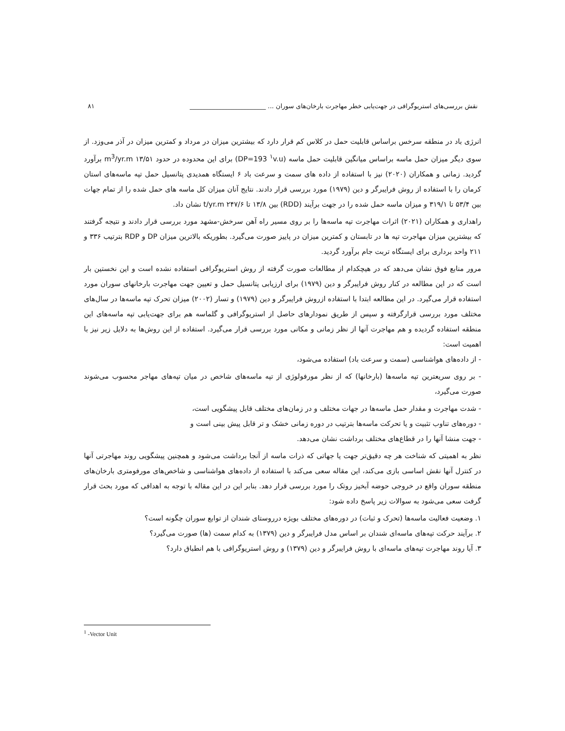نقش بررسی‌های استریوگرافی در جهت‌یابی خطر مهاجرت بارخان‌های سوران ... ________________________ ۸۱
انرژی باد در منطقه سرخس براساس قابلیت حمل در کلاس کم قرار دارد که بیشترین میزان در مرداد و کمترین میزان در آذر می‌وزد. از سوی دیگر میزان حمل ماسه براساس میانگین قابلیت حمل ماسه (DP=193 <sup>۱</sup>v.u) برای این محدوده در حدود ۱۳/۵۱ m<sup>3</sup>/yr.m برآورد گردید. زمانی و همکاران (۲۰۲۰) نیز با استفاده از داده های سمت و سرعت باد ۶ ایستگاه همدیدی پتانسیل حمل تپه ماسه‌های استان کرمان را با استفاده از روش فرایبرگر و دین (۱۹۷۹) مورد بررسی قرار دادند. نتایج آنان میزان کل ماسه های حمل شده را از تمام جهات بین ۵۳/۴ تا ۳۱۹/۱ و میزان ماسه حمل شده را در جهت برآیند (RDD) بین ۱۳/۸ تا ۲۴۷/۶ t/yr.m نشان داد.
راهداری و همکاران (۲۰۲۱) اثرات مهاجرت تپه ماسه‌ها را بر روی مسیر راه آهن سرخش-مشهد مورد بررسی قرار دادند و نتیجه گرفتند که بیشترین میزان مهاجرت تپه ها در تابستان و کمترین میزان در پاییز صورت می‌گیرد. بطوریکه بالاترین میزان DP و RDP بترتیب ۳۳۶ و ۲۱۱ واحد برداری برای ایستگاه تربت جام برآورد گردید.
مرور منابع فوق نشان می‌دهد که در هیچکدام از مطالعات صورت گرفته از روش استریوگرافی استفاده نشده است و این نخستین بار است که در این مطالعه در کنار روش فرایبرگر و دین (۱۹۷۹) برای ارزیابی پتانسیل حمل و تعیین جهت مهاجرت بارخانهای سوران مورد استفاده قرار می‌گیرد. در این مطالعه ابتدا با استفاده ازروش فرایبرگر و دین (۱۹۷۹) و تسار (۲۰۰۲) میزان تحرک تپه ماسه‌ها در سال‌های مختلف مورد بررسی قرارگرفته و سپس از طریق نمودارهای حاصل از استریوگرافی و گلماسه هم برای جهت‌یابی تپه ماسه‌های این منطقه استفاده گردیده و هم مهاجرت آنها از نظر زمانی و مکانی مورد بررسی قرار می‌گیرد. استفاده از این روش‌ها به دلایل زیر نیز با اهمیت است:
- از داده‌های هواشناسی (سمت و سرعت باد) استفاده می‌شود،
- بر روی سریعترین تپه ماسه‌ها (بارخانها) که از نظر مورفولوژی از تپه ماسه‌های شاخص در میان تپه‌های مهاجر محسوب می‌شوند صورت می‌گیرد،
- شدت مهاجرت و مقدار حمل ماسه‌ها در جهات مختلف و در زمان‌های مختلف قابل پیشگویی است،
- دوره‌های تناوب تثبیت و یا تحرکت ماسه‌ها بترتیب در دوره زمانی خشک و تر قابل پیش بینی است و
- جهت منشا آنها را در قطاع‌های مختلف برداشت نشان می‌دهد.
نظر به اهمیتی که شناخت هر چه دقیق‌تر جهت یا جهاتی که ذرات ماسه از آنجا برداشت می‌شود و همچنین پیشگویی روند مهاجرتی آنها در کنترل آنها نقش اساسی بازی می‌کند، این مقاله سعی می‌کند با استفاده از داده‌های هواشناسی و شاخص‌های مورفومتری بارخان‌های منطقه سوران واقع در خروجی حوضه آبخیز روتک را مورد بررسی قرار دهد. بنابر این در این مقاله با توجه به اهدافی که مورد بحث قرار گرفت سعی می‌شود به سوالات زیر پاسخ داده شود:
۱. وضعیت فعالیت ماسه‌ها (تحرک و ثبات) در دوره‌های مختلف بویژه درروستای شندان از توابع سوران چگونه است؟
۲. برآیند حرکت تپه‌های ماسه‌ای شندان بر اساس مدل فرایبرگر و دین (۱۳۷۹) به کدام سمت (ها) صورت می‌گیرد؟
۳. آیا روند مهاجرت تپه‌های ماسه‌ای با روش فرایبرگر و دین (۱۳۷۹) و روش استریوگرافی با هم انطباق دارد؟
<sup>1</sup> -Vector Unit